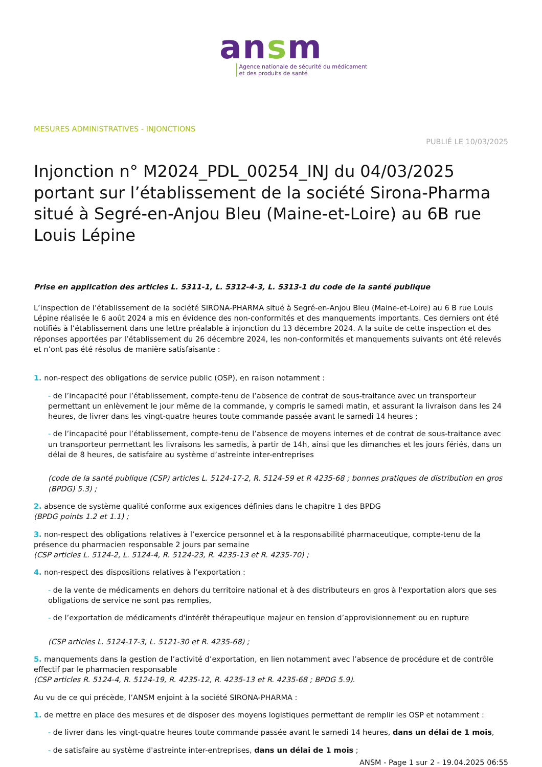ansm
Agence nationale de sécurité du médicament
et des produits de santé
MESURES ADMINISTRATIVES - INJONCTIONS
PUBLIÉ LE 10/03/2025
Injonction n° M2024_PDL_00254_INJ du 04/03/2025 portant sur l’établissement de la société Sirona-Pharma situé à Segré-en-Anjou Bleu (Maine-et-Loire) au 6B rue Louis Lépine
Prise en application des articles L. 5311-1, L. 5312-4-3, L. 5313-1 du code de la santé publique
L’inspection de l’établissement de la société SIRONA-PHARMA situé à Segré-en-Anjou Bleu (Maine-et-Loire) au 6 B rue Louis Lépine réalisée le 6 août 2024 a mis en évidence des non-conformités et des manquements importants. Ces derniers ont été notifiés à l’établissement dans une lettre préalable à injonction du 13 décembre 2024. A la suite de cette inspection et des réponses apportées par l’établissement du 26 décembre 2024, les non-conformités et manquements suivants ont été relevés et n’ont pas été résolus de manière satisfaisante :
1. non-respect des obligations de service public (OSP), en raison notamment :
- de l’incapacité pour l’établissement, compte-tenu de l’absence de contrat de sous-traitance avec un transporteur permettant un enlèvement le jour même de la commande, y compris le samedi matin, et assurant la livraison dans les 24 heures, de livrer dans les vingt-quatre heures toute commande passée avant le samedi 14 heures ;
- de l’incapacité pour l’établissement, compte-tenu de l’absence de moyens internes et de contrat de sous-traitance avec un transporteur permettant les livraisons les samedis, à partir de 14h, ainsi que les dimanches et les jours fériés, dans un délai de 8 heures, de satisfaire au système d’astreinte inter-entreprises
(code de la santé publique (CSP) articles L. 5124-17-2, R. 5124-59 et R 4235-68 ; bonnes pratiques de distribution en gros (BPDG) 5.3) ;
2. absence de système qualité conforme aux exigences définies dans le chapitre 1 des BPDG
(BPDG points 1.2 et 1.1) ;
3. non-respect des obligations relatives à l’exercice personnel et à la responsabilité pharmaceutique, compte-tenu de la présence du pharmacien responsable 2 jours par semaine
(CSP articles L. 5124-2, L. 5124-4, R. 5124-23, R. 4235-13 et R. 4235-70) ;
4. non-respect des dispositions relatives à l’exportation :
- de la vente de médicaments en dehors du territoire national et à des distributeurs en gros à l'exportation alors que ses obligations de service ne sont pas remplies,
- de l’exportation de médicaments d'intérêt thérapeutique majeur en tension d’approvisionnement ou en rupture
(CSP articles L. 5124-17-3, L. 5121-30 et R. 4235-68) ;
5. manquements dans la gestion de l’activité d’exportation, en lien notamment avec l’absence de procédure et de contrôle effectif par le pharmacien responsable
(CSP articles R. 5124-4, R. 5124-19, R. 4235-12, R. 4235-13 et R. 4235-68 ; BPDG 5.9).
Au vu de ce qui précède, l’ANSM enjoint à la société SIRONA-PHARMA :
1. de mettre en place des mesures et de disposer des moyens logistiques permettant de remplir les OSP et notamment :
- de livrer dans les vingt-quatre heures toute commande passée avant le samedi 14 heures, dans un délai de 1 mois,
- de satisfaire au système d'astreinte inter-entreprises, dans un délai de 1 mois ;
ANSM - Page 1 sur 2 - 19.04.2025 06:55